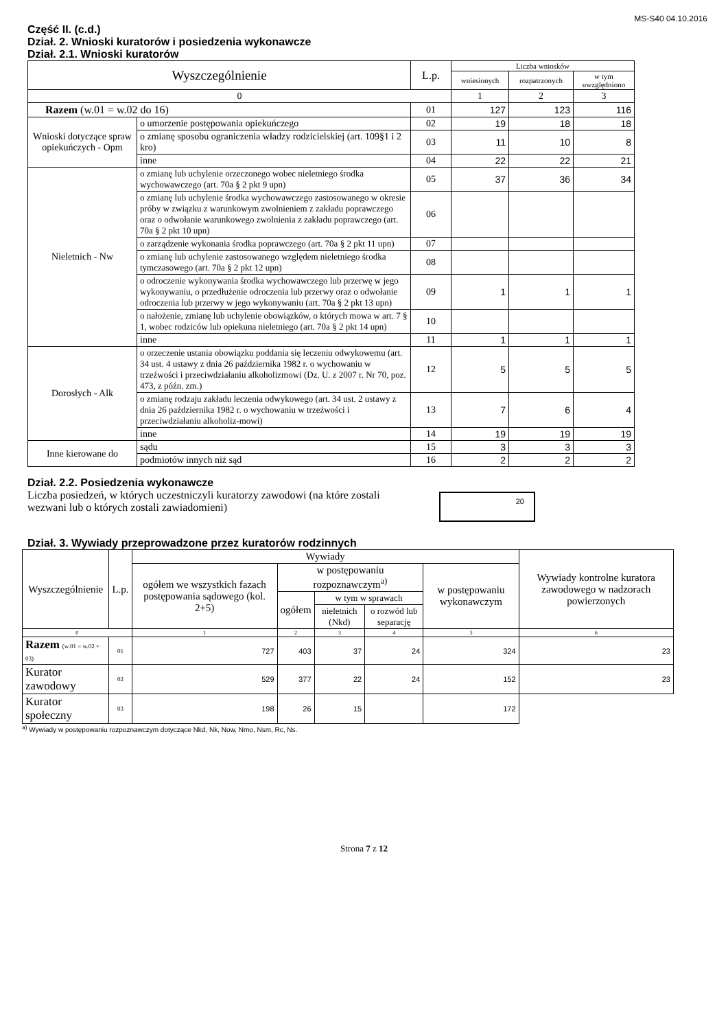MS-S40 04.10.2016
Część II. (c.d.)
Dział. 2. Wnioski kuratorów i posiedzenia wykonawcze
Dział. 2.1. Wnioski kuratorów
| Wyszczególnienie | | L.p. | Liczba wniosków | | |
| | | | wniesionych | rozpatrzonych | w tym uwzględniono |
| 0 | | | 1 | 2 | 3 |
| Razem (w.01 = w.02 do 16) | | 01 | 127 | 123 | 116 |
| Wnioski dotyczące spraw opiekuńczych - Opm | o umorzenie postępowania opiekuńczego | 02 | 19 | 18 | 18 |
| | o zmianę sposobu ograniczenia władzy rodzicielskiej (art. 109§1 i 2 kro) | 03 | 11 | 10 | 8 |
| | inne | 04 | 22 | 22 | 21 |
| Nieletnich - Nw | o zmianę lub uchylenie orzeczonego wobec nieletniego środka wychowawczego (art. 70a § 2 pkt 9 upn) | 05 | 37 | 36 | 34 |
| | o zmianę lub uchylenie środka wychowawczego zastosowanego w okresie próby w związku z warunkowym zwolnieniem z zakładu poprawczego oraz o odwołanie warunkowego zwolnienia z zakładu poprawczego (art. 70a § 2 pkt 10 upn) | 06 | | | |
| | o zarządzenie wykonania środka poprawczego (art. 70a § 2 pkt 11 upn) | 07 | | | |
| | o zmianę lub uchylenie zastosowanego względem nieletniego środka tymczasowego (art. 70a § 2 pkt 12 upn) | 08 | | | |
| | o odroczenie wykonywania środka wychowawczego lub przerwę w jego wykonywaniu, o przedłużenie odroczenia lub przerwy oraz o odwołanie odroczenia lub przerwy w jego wykonywaniu (art. 70a § 2 pkt 13 upn) | 09 | 1 | 1 | 1 |
| | o nałożenie, zmianę lub uchylenie obowiązków, o których mowa w art. 7 § 1, wobec rodziców lub opiekuna nieletniego (art. 70a § 2 pkt 14 upn) | 10 | | | |
| | inne | 11 | 1 | 1 | 1 |
| Dorosłych - Alk | o orzeczenie ustania obowiązku poddania się leczeniu odwykowemu (art. 34 ust. 4 ustawy z dnia 26 października 1982 r. o wychowaniu w trzeźwości i przeciwdziałaniu alkoholizmowi (Dz. U. z 2007 r. Nr 70, poz. 473, z późn. zm.) | 12 | 5 | 5 | 5 |
| | o zmianę rodzaju zakładu leczenia odwykowego (art. 34 ust. 2 ustawy z dnia 26 października 1982 r. o wychowaniu w trzeźwości i przeciwdziałaniu alkoholiz-mowi) | 13 | 7 | 6 | 4 |
| | inne | 14 | 19 | 19 | 19 |
| Inne kierowane do | sądu | 15 | 3 | 3 | 3 |
| | podmiotów innych niż sąd | 16 | 2 | 2 | 2 |
Dział. 2.2. Posiedzenia wykonawcze
Liczba posiedzeń, w których uczestniczyli kuratorzy zawodowi (na które zostali wezwani lub o których zostali zawiadomieni)
20
Dział. 3. Wywiady przeprowadzone przez kuratorów rodzinnych
| Wyszczególnienie | L.p. | Wywiady | | | | | Wywiady kontrolne kuratora zawodowego w nadzorach powierzonych |
| | | ogółem we wszystkich fazach postępowania sądowego (kol. 2+5) | w postępowaniu rozpoznawczym<sup>a)</sup> | | | w postępowaniu wykonawczym | |
| | | | ogółem | w tym w sprawach | | | |
| | | | | nieletnich (Nkd) | o rozwód lub separację | | |
| 0 | | 1 | 2 | 3 | 4 | 5 | 6 |
| Razem (w.01 = w.02 + 03) | 01 | 727 | 403 | 37 | 24 | 324 | 23 |
| Kurator zawodowy | 02 | 529 | 377 | 22 | 24 | 152 | 23 |
| Kurator społeczny | 03 | 198 | 26 | 15 | | 172 | |
<sup>a)</sup> Wywiady w postępowaniu rozpoznawczym dotyczące Nkd, Nk, Now, Nmo, Nsm, Rc, Ns.
Strona 7 z 12